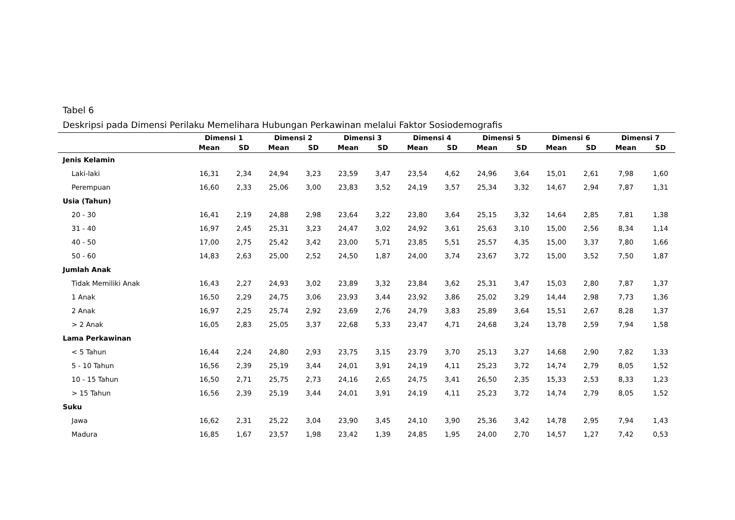Tabel 6
Deskripsi pada Dimensi Perilaku Memelihara Hubungan Perkawinan melalui Faktor Sosiodemografis
| | Dimensi 1 | | Dimensi 2 | | Dimensi 3 | | Dimensi 4 | | Dimensi 5 | | Dimensi 6 | | Dimensi 7 | |
| --- | --- | --- | --- | --- | --- | --- | --- | --- | --- | --- | --- | --- | --- | --- |
| | Mean | SD | Mean | SD | Mean | SD | Mean | SD | Mean | SD | Mean | SD | Mean | SD |
| Jenis Kelamin | | | | | | | | | | | | | | |
| Laki-laki | 16,31 | 2,34 | 24,94 | 3,23 | 23,59 | 3,47 | 23,54 | 4,62 | 24,96 | 3,64 | 15,01 | 2,61 | 7,98 | 1,60 |
| Perempuan | 16,60 | 2,33 | 25,06 | 3,00 | 23,83 | 3,52 | 24,19 | 3,57 | 25,34 | 3,32 | 14,67 | 2,94 | 7,87 | 1,31 |
| Usia (Tahun) | | | | | | | | | | | | | | |
| 20 - 30 | 16,41 | 2,19 | 24,88 | 2,98 | 23,64 | 3,22 | 23,80 | 3,64 | 25,15 | 3,32 | 14,64 | 2,85 | 7,81 | 1,38 |
| 31 - 40 | 16,97 | 2,45 | 25,31 | 3,23 | 24,47 | 3,02 | 24,92 | 3,61 | 25,63 | 3,10 | 15,00 | 2,56 | 8,34 | 1,14 |
| 40 - 50 | 17,00 | 2,75 | 25,42 | 3,42 | 23,00 | 5,71 | 23,85 | 5,51 | 25,57 | 4,35 | 15,00 | 3,37 | 7,80 | 1,66 |
| 50 - 60 | 14,83 | 2,63 | 25,00 | 2,52 | 24,50 | 1,87 | 24,00 | 3,74 | 23,67 | 3,72 | 15,00 | 3,52 | 7,50 | 1,87 |
| Jumlah Anak | | | | | | | | | | | | | | |
| Tidak Memiliki Anak | 16,43 | 2,27 | 24,93 | 3,02 | 23,89 | 3,32 | 23,84 | 3,62 | 25,31 | 3,47 | 15,03 | 2,80 | 7,87 | 1,37 |
| 1 Anak | 16,50 | 2,29 | 24,75 | 3,06 | 23,93 | 3,44 | 23,92 | 3,86 | 25,02 | 3,29 | 14,44 | 2,98 | 7,73 | 1,36 |
| 2 Anak | 16,97 | 2,25 | 25,74 | 2,92 | 23,69 | 2,76 | 24,79 | 3,83 | 25,89 | 3,64 | 15,51 | 2,67 | 8,28 | 1,37 |
| > 2 Anak | 16,05 | 2,83 | 25,05 | 3,37 | 22,68 | 5,33 | 23,47 | 4,71 | 24,68 | 3,24 | 13,78 | 2,59 | 7,94 | 1,58 |
| Lama Perkawinan | | | | | | | | | | | | | | |
| < 5 Tahun | 16,44 | 2,24 | 24,80 | 2,93 | 23,75 | 3,15 | 23.79 | 3,70 | 25,13 | 3,27 | 14,68 | 2,90 | 7,82 | 1,33 |
| 5 - 10 Tahun | 16,56 | 2,39 | 25,19 | 3,44 | 24,01 | 3,91 | 24,19 | 4,11 | 25,23 | 3,72 | 14,74 | 2,79 | 8,05 | 1,52 |
| 10 - 15 Tahun | 16,50 | 2,71 | 25,75 | 2,73 | 24,16 | 2,65 | 24,75 | 3,41 | 26,50 | 2,35 | 15,33 | 2,53 | 8,33 | 1,23 |
| > 15 Tahun | 16,56 | 2,39 | 25,19 | 3,44 | 24,01 | 3,91 | 24,19 | 4,11 | 25,23 | 3,72 | 14,74 | 2,79 | 8,05 | 1,52 |
| Suku | | | | | | | | | | | | | | |
| Jawa | 16,62 | 2,31 | 25,22 | 3,04 | 23,90 | 3,45 | 24,10 | 3,90 | 25,36 | 3,42 | 14,78 | 2,95 | 7,94 | 1,43 |
| Madura | 16,85 | 1,67 | 23,57 | 1,98 | 23,42 | 1,39 | 24,85 | 1,95 | 24,00 | 2,70 | 14,57 | 1,27 | 7,42 | 0,53 |